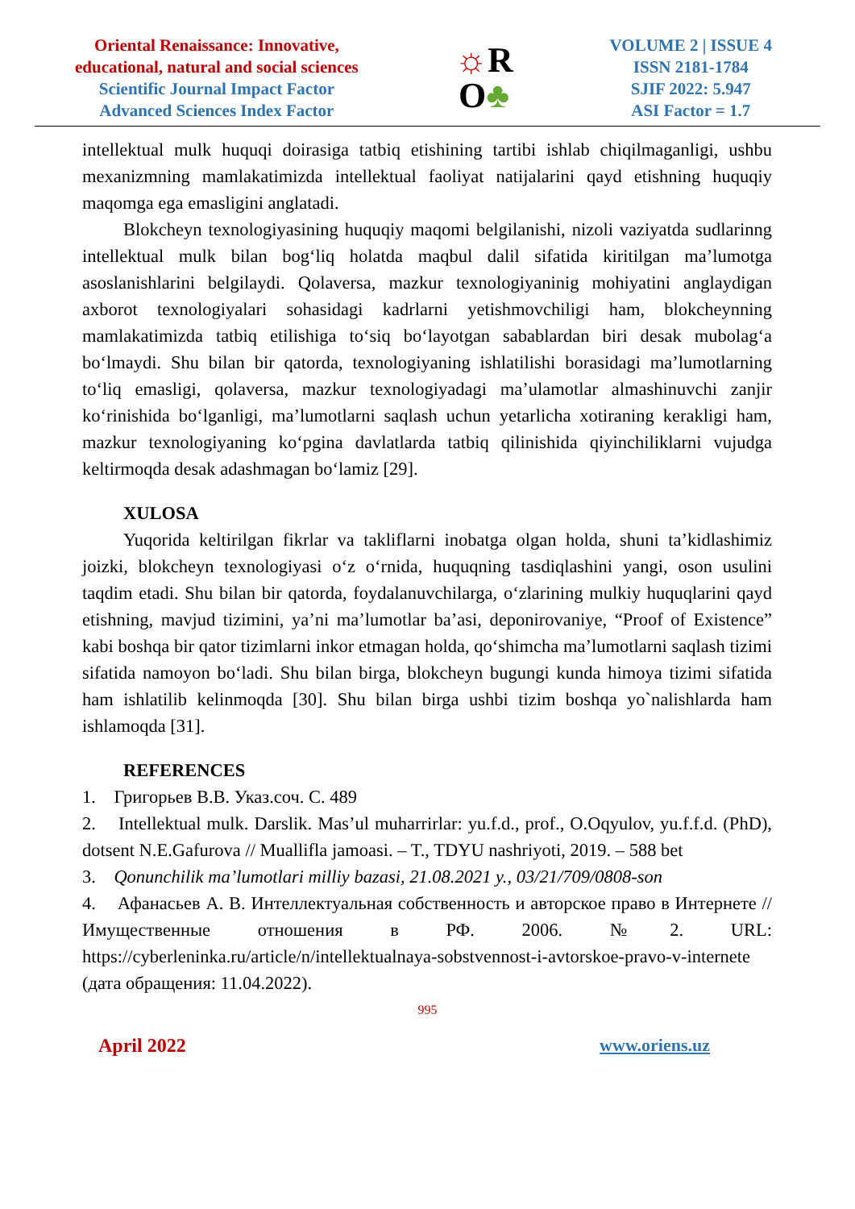Oriental Renaissance: Innovative,
educational, natural and social sciences
Scientific Journal Impact Factor
Advanced Sciences Index Factor
☼R
O♣
VOLUME 2 | ISSUE 4
ISSN 2181-1784
SJIF 2022: 5.947
ASI Factor = 1.7
intellektual mulk huquqi doirasiga tatbiq etishining tartibi ishlab chiqilmaganligi, ushbu mexanizmning mamlakatimizda intellektual faoliyat natijalarini qayd etishning huquqiy maqomga ega emasligini anglatadi.
Blokcheyn texnologiyasining huquqiy maqomi belgilanishi, nizoli vaziyatda sudlarinng intellektual mulk bilan bog‘liq holatda maqbul dalil sifatida kiritilgan ma’lumotga asoslanishlarini belgilaydi. Qolaversa, mazkur texnologiyaninig mohiyatini anglaydigan axborot texnologiyalari sohasidagi kadrlarni yetishmovchiligi ham, blokcheynning mamlakatimizda tatbiq etilishiga to‘siq bo‘layotgan sabablardan biri desak mubolag‘a bo‘lmaydi. Shu bilan bir qatorda, texnologiyaning ishlatilishi borasidagi ma’lumotlarning to‘liq emasligi, qolaversa, mazkur texnologiyadagi ma’ulamotlar almashinuvchi zanjir ko‘rinishida bo‘lganligi, ma’lumotlarni saqlash uchun yetarlicha xotiraning kerakligi ham, mazkur texnologiyaning ko‘pgina davlatlarda tatbiq qilinishida qiyinchiliklarni vujudga keltirmoqda desak adashmagan bo‘lamiz [29].
XULOSA
Yuqorida keltirilgan fikrlar va takliflarni inobatga olgan holda, shuni ta’kidlashimiz joizki, blokcheyn texnologiyasi o‘z o‘rnida, huquqning tasdiqlashini yangi, oson usulini taqdim etadi. Shu bilan bir qatorda, foydalanuvchilarga, o‘zlarining mulkiy huquqlarini qayd etishning, mavjud tizimini, ya’ni ma’lumotlar ba’asi, deponirovaniye, “Proof of Existence” kabi boshqa bir qator tizimlarni inkor etmagan holda, qo‘shimcha ma’lumotlarni saqlash tizimi sifatida namoyon bo‘ladi. Shu bilan birga, blokcheyn bugungi kunda himoya tizimi sifatida ham ishlatilib kelinmoqda [30]. Shu bilan birga ushbi tizim boshqa yo`nalishlarda ham ishlamoqda [31].
REFERENCES
1. Григорьев В.В. Указ.соч. С. 489
2. Intellektual mulk. Darslik. Mas’ul muharrirlar: yu.f.d., prof., O.Oqyulov, yu.f.f.d. (PhD), dotsent N.E.Gafurova // Muallifla jamoasi. – T., TDYU nashriyoti, 2019. – 588 bet
3. Qonunchilik ma’lumotlari milliy bazasi, 21.08.2021 y., 03/21/709/0808-son
4. Афанасьев А. В. Интеллектуальная собственность и авторское право в Интернете // Имущественные отношения в РФ. 2006. №2. URL: https://cyberleninka.ru/article/n/intellektualnaya-sobstvennost-i-avtorskoe-pravo-v-internete (дата обращения: 11.04.2022).
995
April 2022 www.oriens.uz